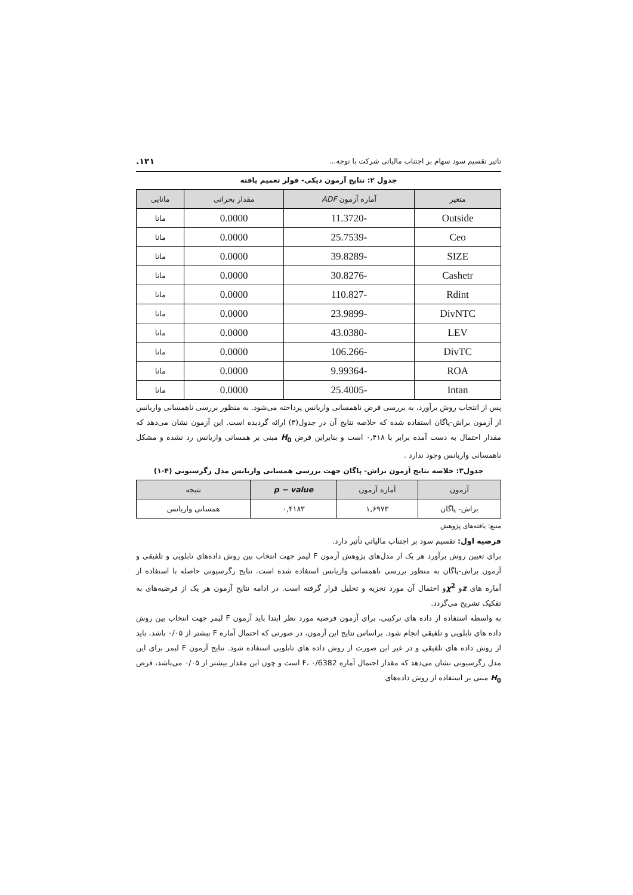تاثیر تقسیم سود سهام بر اجتناب مالیاتی شرکت با توجه... ۱۳۱.
جدول ۲: نتایج آزمون دیکی- فولر تعمیم یافته
| متغیر | آماره آزمون ADF | مقدار بحرانی | مانایی |
| --- | --- | --- | --- |
| Outside | -11.3720 | 0.0000 | مانا |
| Ceo | -25.7539 | 0.0000 | مانا |
| SIZE | -39.8289 | 0.0000 | مانا |
| Cashetr | -30.8276 | 0.0000 | مانا |
| Rdint | -110.827 | 0.0000 | مانا |
| DivNTC | -23.9899 | 0.0000 | مانا |
| LEV | -43.0380 | 0.0000 | مانا |
| DivTC | -106.266 | 0.0000 | مانا |
| ROA | -9.99364 | 0.0000 | مانا |
| Intan | -25.4005 | 0.0000 | مانا |
پس از انتخاب روش برآورد، به بررسی فرض ناهمسانی واریانس پرداخته می‌شود. به منظور بررسی ناهمسانی واریانس از آزمون براش-پاگان استفاده شده که خلاصه نتایج آن در جدول(۳) ارائه گردیده است. این آزمون نشان می‌دهد که مقدار احتمال به دست آمده برابر با ۰,۴۱۸ است و بنابراین فرض H<sub>0</sub> مبنی بر همسانی واریانس رد نشده و مشکل ناهمسانی واریانس وجود ندارد .
جدول۳: خلاصه نتایج آزمون براش- پاگان جهت بررسی همسانی واریانس مدل رگرسیونی (۴-۱)
| آزمون | آماره آزمون | p − value | نتیجه |
| --- | --- | --- | --- |
| براش- پاگان | ۱,۶۹۷۳ | ۰,۴۱۸۳ | همسانی واریانس |
منبع: یافته‌های پژوهش
فرضیه اول: تقسیم سود بر اجتناب مالیاتی تأثیر دارد.
برای تعیین روش برآورد هر یک از مدل‌های پژوهش آزمون F لیمر جهت انتخاب بین روش داده‌های تابلویی و تلفیقی و آزمون براش-پاگان به منظور بررسی ناهمسانی واریانس استفاده شده است. نتایج رگرسیونی حاصله با استفاده از آماره های zو χ<sup>2</sup>و احتمال آن مورد تجزیه و تحلیل قرار گرفته است. در ادامه نتایج آزمون هر یک از فرضیه‌های به تفکیک تشریح می‌گردد.
به واسطه استفاده از داده های ترکیبی، برای آزمون فرضیه مورد نظر ابتدا باید آزمون F لیمر جهت انتخاب بین روش داده های تابلویی و تلفیقی انجام شود. براساس نتایج این آزمون، در صورتی که احتمال آماره F بیشتر از ۰/۰۵ باشد، باید از روش داده های تلفیقی و در غیر این صورت از روش داده های تابلویی استفاده شود. نتایج آزمون F لیمر برای این مدل رگرسیونی نشان می‌دهد که مقدار احتمال آماره F، ۰/6382 است و چون این مقدار بیشتر از ۰/۰۵ می‌باشد، فرض H<sub>0</sub> مبنی بر استفاده از روش داده‌های